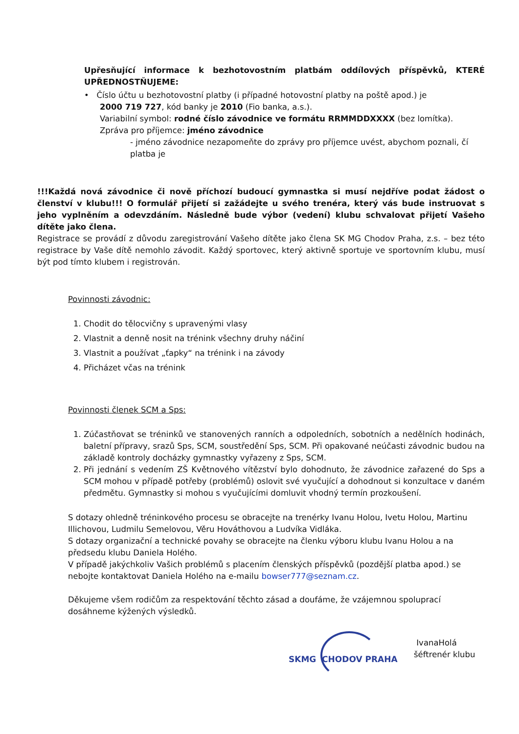Upřesňující informace k bezhotovostním platbám oddílových příspěvků, KTERÉ UPŘEDNOSTŇUJEME:
• Číslo účtu u bezhotovostní platby (i případné hotovostní platby na poště apod.) je
2000 719 727, kód banky je 2010 (Fio banka, a.s.).
Variabilní symbol: rodné číslo závodnice ve formátu RRMMDDXXXX (bez lomítka).
Zpráva pro příjemce: jméno závodnice
- jméno závodnice nezapomeňte do zprávy pro příjemce uvést, abychom poznali, čí platba je
!!!Každá nová závodnice či nově příchozí budoucí gymnastka si musí nejdříve podat žádost o členství v klubu!!! O formulář přijetí si zažádejte u svého trenéra, který vás bude instruovat s jeho vyplněním a odevzdáním. Následně bude výbor (vedení) klubu schvalovat přijetí Vašeho dítěte jako člena.
Registrace se provádí z důvodu zaregistrování Vašeho dítěte jako člena SK MG Chodov Praha, z.s. – bez této registrace by Vaše dítě nemohlo závodit. Každý sportovec, který aktivně sportuje ve sportovním klubu, musí být pod tímto klubem i registrován.
Povinnosti závodnic:
1. Chodit do tělocvičny s upravenými vlasy
2. Vlastnit a denně nosit na trénink všechny druhy náčiní
3. Vlastnit a používat „ťapky“ na trénink i na závody
4. Přicházet včas na trénink
Povinnosti členek SCM a Sps:
1. Zúčastňovat se tréninků ve stanovených ranních a odpoledních, sobotních a nedělních hodinách, baletní přípravy, srazů Sps, SCM, soustředění Sps, SCM. Při opakované neúčasti závodnic budou na základě kontroly docházky gymnastky vyřazeny z Sps, SCM.
2. Při jednání s vedením ZŠ Květnového vítězství bylo dohodnuto, že závodnice zařazené do Sps a SCM mohou v případě potřeby (problémů) oslovit své vyučující a dohodnout si konzultace v daném předmětu. Gymnastky si mohou s vyučujícími domluvit vhodný termín prozkoušení.
S dotazy ohledně tréninkového procesu se obracejte na trenérky Ivanu Holou, Ivetu Holou, Martinu Illichovou, Ludmilu Semelovou, Věru Hováthovou a Ludvíka Vidláka.
S dotazy organizační a technické povahy se obracejte na členku výboru klubu Ivanu Holou a na předsedu klubu Daniela Holého.
V případě jakýchkoliv Vašich problémů s placením členských příspěvků (pozdější platba apod.) se nebojte kontaktovat Daniela Holého na e-mailu bowser777@seznam.cz.
Děkujeme všem rodičům za respektování těchto zásad a doufáme, že vzájemnou spoluprací dosáhneme kýžených výsledků.
SKMG CHODOV PRAHA
IvanaHolá
šéftrenér klubu